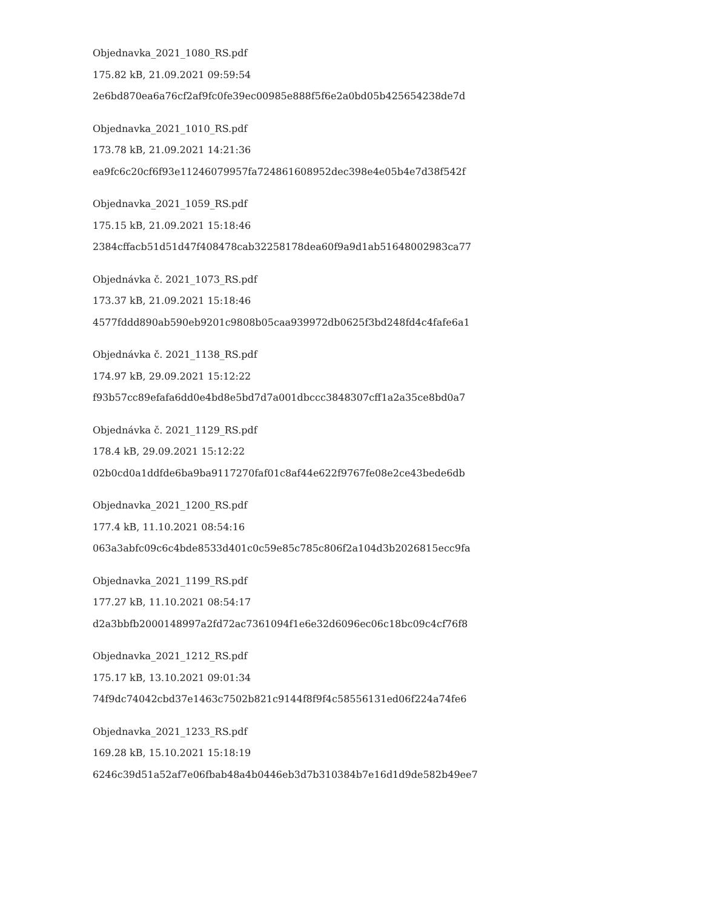Objednavka_2021_1080_RS.pdf
175.82 kB, 21.09.2021 09:59:54
2e6bd870ea6a76cf2af9fc0fe39ec00985e888f5f6e2a0bd05b425654238de7d
Objednavka_2021_1010_RS.pdf
173.78 kB, 21.09.2021 14:21:36
ea9fc6c20cf6f93e11246079957fa724861608952dec398e4e05b4e7d38f542f
Objednavka_2021_1059_RS.pdf
175.15 kB, 21.09.2021 15:18:46
2384cffacb51d51d47f408478cab32258178dea60f9a9d1ab51648002983ca77
Objednávka č. 2021_1073_RS.pdf
173.37 kB, 21.09.2021 15:18:46
4577fddd890ab590eb9201c9808b05caa939972db0625f3bd248fd4c4fafe6a1
Objednávka č. 2021_1138_RS.pdf
174.97 kB, 29.09.2021 15:12:22
f93b57cc89efafa6dd0e4bd8e5bd7d7a001dbccc3848307cff1a2a35ce8bd0a7
Objednávka č. 2021_1129_RS.pdf
178.4 kB, 29.09.2021 15:12:22
02b0cd0a1ddfde6ba9ba9117270faf01c8af44e622f9767fe08e2ce43bede6db
Objednavka_2021_1200_RS.pdf
177.4 kB, 11.10.2021 08:54:16
063a3abfc09c6c4bde8533d401c0c59e85c785c806f2a104d3b2026815ecc9fa
Objednavka_2021_1199_RS.pdf
177.27 kB, 11.10.2021 08:54:17
d2a3bbfb2000148997a2fd72ac7361094f1e6e32d6096ec06c18bc09c4cf76f8
Objednavka_2021_1212_RS.pdf
175.17 kB, 13.10.2021 09:01:34
74f9dc74042cbd37e1463c7502b821c9144f8f9f4c58556131ed06f224a74fe6
Objednavka_2021_1233_RS.pdf
169.28 kB, 15.10.2021 15:18:19
6246c39d51a52af7e06fbab48a4b0446eb3d7b310384b7e16d1d9de582b49ee7